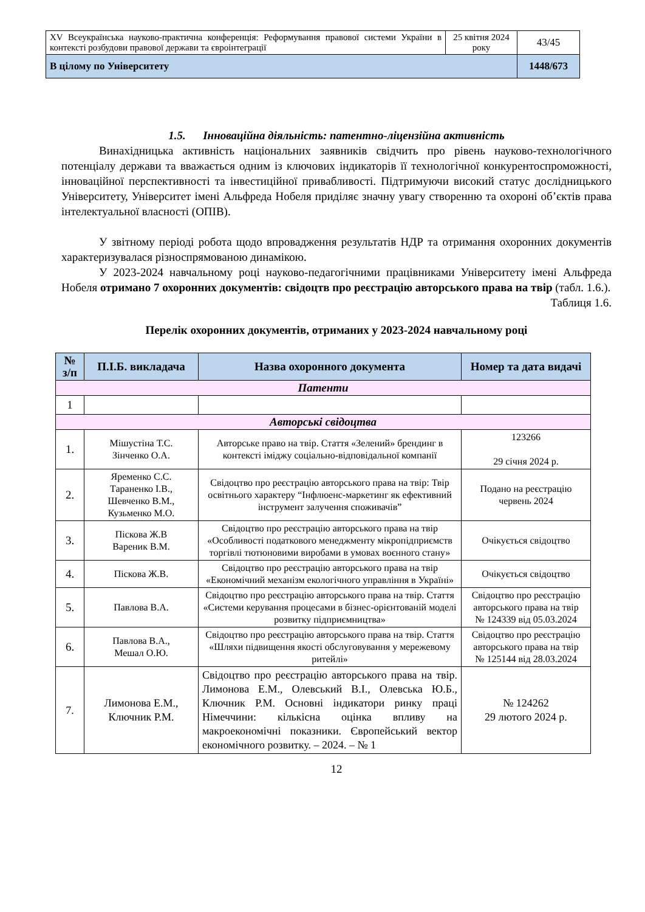| XV Всеукраїнська науково-практична конференція: Реформування правової системи України в контексті розбудови правової держави та євроінтеграції | 25 квітня 2024 року | 43/45 |
| В цілому по Університету | | 1448/673 |
1.5. Інноваційна діяльність: патентно-ліцензійна активність
Винахідницька активність національних заявників свідчить про рівень науково-технологічного потенціалу держави та вважається одним із ключових індикаторів її технологічної конкурентоспроможності, інноваційної перспективності та інвестиційної привабливості. Підтримуючи високий статус дослідницького Університету, Університет імені Альфреда Нобеля приділяє значну увагу створенню та охороні об’єктів права інтелектуальної власності (ОПІВ).
У звітному періоді робота щодо впровадження результатів НДР та отримання охоронних документів характеризувалася різноспрямованою динамікою.
У 2023-2024 навчальному році науково-педагогічними працівниками Університету імені Альфреда Нобеля отримано 7 охоронних документів: свідоцтв про реєстрацію авторського права на твір (табл. 1.6.).
Таблиця 1.6.
Перелік охоронних документів, отриманих у 2023-2024 навчальному році
| № з/п | П.І.Б. викладача | Назва охоронного документа | Номер та дата видачі |
| --- | --- | --- | --- |
| Патенти | | | |
| 1 | | | |
| Авторські свідоцтва | | | |
| 1. | Мішустіна Т.С. Зінченко О.А. | Авторське право на твір. Стаття «Зелений» брендинг в контексті іміджу соціально-відповідальної компанії | 123266 29 січня 2024 р. |
| 2. | Яременко С.С. Тараненко І.В., Шевченко В.М., Кузьменко М.О. | Свідоцтво про реєстрацію авторського права на твір: Твір освітнього характеру “Інфлюенс-маркетинг як ефективний інструмент залучення споживачів” | Подано на реєстрацію червень 2024 |
| 3. | Піскова Ж.В Вареник В.М. | Свідоцтво про реєстрацію авторського права на твір «Особливості податкового менеджменту мікропідприємств торгівлі тютюновими виробами в умовах воєнного стану» | Очікується свідоцтво |
| 4. | Піскова Ж.В. | Свідоцтво про реєстрацію авторського права на твір «Економічний механізм екологічного управління в Україні» | Очікується свідоцтво |
| 5. | Павлова В.А. | Свідоцтво про реєстрацію авторського права на твір. Стаття «Системи керування процесами в бізнес-орієнтованій моделі розвитку підприємництва» | Свідоцтво про реєстрацію авторського права на твір № 124339 від 05.03.2024 |
| 6. | Павлова В.А., Мешал О.Ю. | Свідоцтво про реєстрацію авторського права на твір. Стаття «Шляхи підвищення якості обслуговування у мережевому ритейлі» | Свідоцтво про реєстрацію авторського права на твір № 125144 від 28.03.2024 |
| 7. | Лимонова Е.М., Ключник Р.М. | Свідоцтво про реєстрацію авторського права на твір. Лимонова Е.М., Олевський В.І., Олевська Ю.Б., Ключник Р.М. Основні індикатори ринку праці Німеччини: кількісна оцінка впливу на макроекономічні показники. Європейський вектор економічного розвитку. – 2024. – № 1 | № 124262 29 лютого 2024 р. |
12